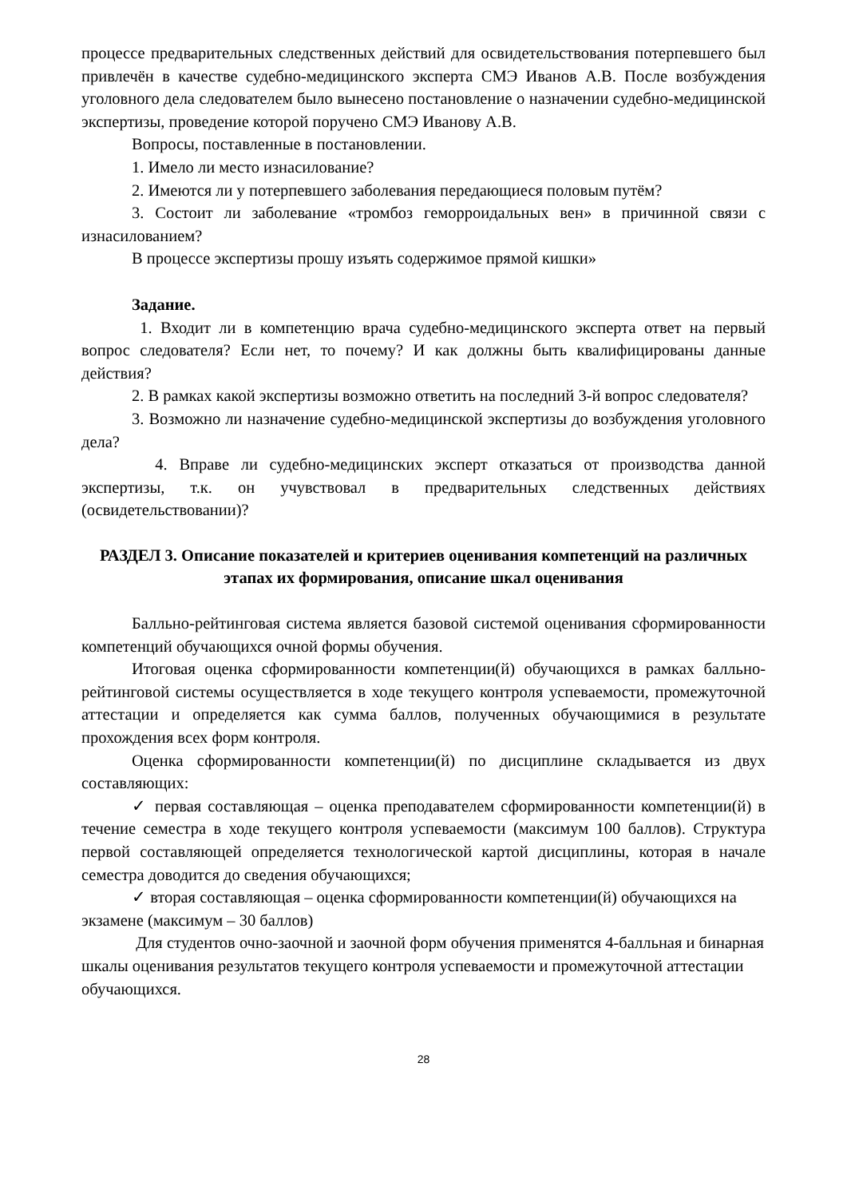процессе предварительных следственных действий для освидетельствования потерпевшего был привлечён в качестве судебно-медицинского эксперта СМЭ Иванов А.В. После возбуждения уголовного дела следователем было вынесено постановление о назначении судебно-медицинской экспертизы, проведение которой поручено СМЭ Иванову А.В.
Вопросы, поставленные в постановлении.
1. Имело ли место изнасилование?
2. Имеются ли у потерпевшего заболевания передающиеся половым путём?
3. Состоит ли заболевание «тромбоз геморроидальных вен» в причинной связи с изнасилованием?
В процессе экспертизы прошу изъять содержимое прямой кишки»
Задание.
1. Входит ли в компетенцию врача судебно-медицинского эксперта ответ на первый вопрос следователя? Если нет, то почему? И как должны быть квалифицированы данные действия?
2. В рамках какой экспертизы возможно ответить на последний 3-й вопрос следователя?
3. Возможно ли назначение судебно-медицинской экспертизы до возбуждения уголовного дела?
4. Вправе ли судебно-медицинских эксперт отказаться от производства данной экспертизы, т.к. он учувствовал в предварительных следственных действиях (освидетельствовании)?
РАЗДЕЛ 3. Описание показателей и критериев оценивания компетенций на различных этапах их формирования, описание шкал оценивания
Балльно-рейтинговая система является базовой системой оценивания сформированности компетенций обучающихся очной формы обучения.
Итоговая оценка сформированности компетенции(й) обучающихся в рамках балльно-рейтинговой системы осуществляется в ходе текущего контроля успеваемости, промежуточной аттестации и определяется как сумма баллов, полученных обучающимися в результате прохождения всех форм контроля.
Оценка сформированности компетенции(й) по дисциплине складывается из двух составляющих:
✓ первая составляющая – оценка преподавателем сформированности компетенции(й) в течение семестра в ходе текущего контроля успеваемости (максимум 100 баллов). Структура первой составляющей определяется технологической картой дисциплины, которая в начале семестра доводится до сведения обучающихся;
✓ вторая составляющая – оценка сформированности компетенции(й) обучающихся на экзамене (максимум – 30 баллов)
Для студентов очно-заочной и заочной форм обучения применятся 4-балльная и бинарная шкалы оценивания результатов текущего контроля успеваемости и промежуточной аттестации обучающихся.
28